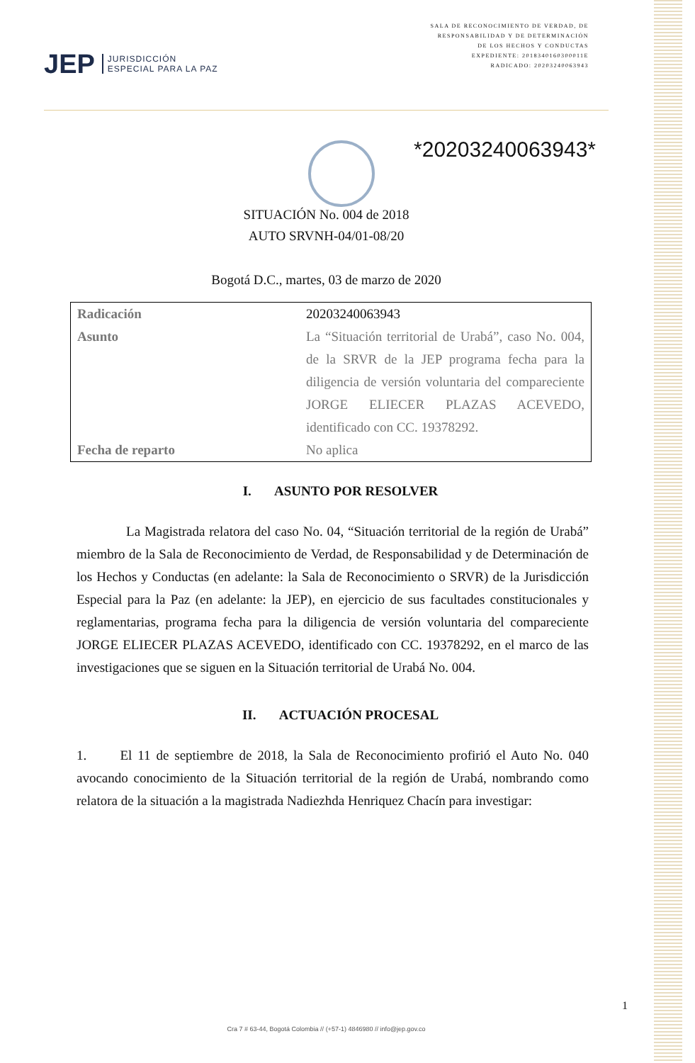JEP JURISDICCIÓN
ESPECIAL PARA LA PAZ
SALA DE RECONOCIMIENTO DE VERDAD, DE
RESPONSABILIDAD Y DE DETERMINACIÓN
DE LOS HECHOS Y CONDUCTAS
EXPEDIENTE: 2018340160300011E
RADICADO: 20203240063943
*20203240063943*
SITUACIÓN No. 004 de 2018
AUTO SRVNH-04/01-08/20
Bogotá D.C., martes, 03 de marzo de 2020
| Radicación | 20203240063943 |
| Asunto | La “Situación territorial de Urabá”, caso No. 004, de la SRVR de la JEP programa fecha para la diligencia de versión voluntaria del compareciente JORGE ELIECER PLAZAS ACEVEDO, identificado con CC. 19378292. |
| Fecha de reparto | No aplica |
I. ASUNTO POR RESOLVER
La Magistrada relatora del caso No. 04, “Situación territorial de la región de Urabá” miembro de la Sala de Reconocimiento de Verdad, de Responsabilidad y de Determinación de los Hechos y Conductas (en adelante: la Sala de Reconocimiento o SRVR) de la Jurisdicción Especial para la Paz (en adelante: la JEP), en ejercicio de sus facultades constitucionales y reglamentarias, programa fecha para la diligencia de versión voluntaria del compareciente JORGE ELIECER PLAZAS ACEVEDO, identificado con CC. 19378292, en el marco de las investigaciones que se siguen en la Situación territorial de Urabá No. 004.
II. ACTUACIÓN PROCESAL
1. El 11 de septiembre de 2018, la Sala de Reconocimiento profirió el Auto No. 040 avocando conocimiento de la Situación territorial de la región de Urabá, nombrando como relatora de la situación a la magistrada Nadiezhda Henriquez Chacín para investigar:
1
Cra 7 # 63-44, Bogotá Colombia // (+57-1) 4846980 // info@jep.gov.co